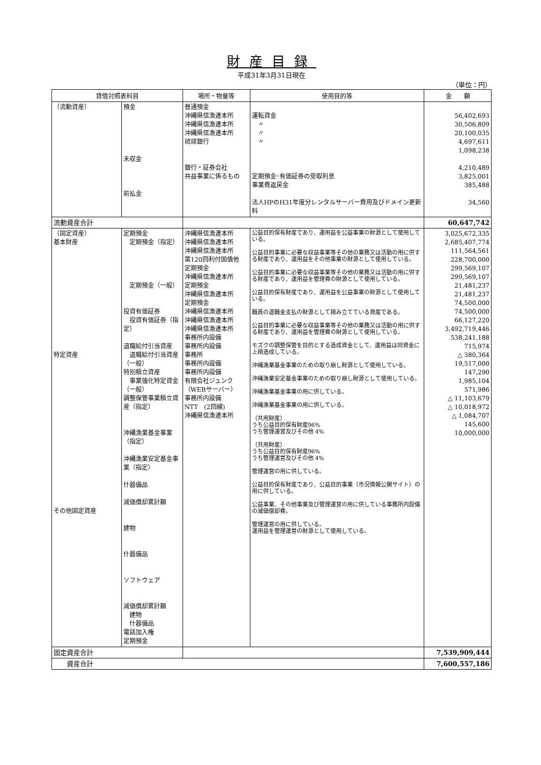財産目録
平成31年3月31日現在
（単位：円）
| 貸借対照表科目 | | 場所・物量等 | 使用目的等 | 金 額 |
| --- | --- | --- | --- | --- |
| （流動資産） | 預金 未収金 前払金 | 普通預金 沖縄県信漁連本所 沖縄県信漁連本所 沖縄県信漁連本所 琉球銀行 銀行・証券会社 共益事業に係るもの | 運転資金 〃 〃 〃 定期預金･有価証券の受取利息 事業費返戻金 法人HPのH31年度分レンタルサーバー費用及びドメイン更新料 | 56,402,693 30,506,809 20,100,035 4,697,611 1,098,238 4,210,489 3,825,001 385,488 34,560 |
| 流動資産合計 | | | | 60,647,742 |
| （固定資産） 基本財産 特定資産 その他固定資産 | 定期預金 定期預金（指定） 定期預金（一般） 投資有価証券 投資有価証券（指定） 退職給付引当資産 退職給付引当資産（一般） 特別積立資産 事業強化特定資金（一般） 調整保管事業積立資産（指定） 沖縄漁業基金事業（指定） 沖縄漁業安定基金事業（指定） 什器備品 減価償却累計額 建物 什器備品 ソフトウェア 減価償却累計額 建物 什器備品 電話加入権 定期預金 | 沖縄県信漁連本所 沖縄県信漁連本所 沖縄県信漁連本所 第120回利付国債他 定期預金 沖縄県信漁連本所 定期預金 沖縄県信漁連本所 定期預金 沖縄県信漁連本所 沖縄県信漁連本所 沖縄県信漁連本所 事務所内設備 事務所内設備 事務所 事務所内設備 事務所内設備 有限会社ジュンク（WEBサーバー） 事務所内設備 NTT (2回線) 沖縄県信漁連本所 | 公益目的保有財産であり、運用益を公益事業の財源として使用している。 公益目的事業に必要な収益事業等その他の業務又は活動の用に供する財産であり、運用益をその他事業の財源として使用している。 公益目的事業に必要な収益事業等その他の業務又は活動の用に供する財産であり、運用益を管理費の財源として使用している。 公益目的保有財産であり、運用益を公益事業の財源として使用している。 職員の退職金支払の財源として積み立てている資産である。 公益目的事業に必要な収益事業等その他の業務又は活動の用に供する財産であり、運用益を管理費の財源として使用している。 モズクの調整保管を目的とする造成資金として、運用益は同資金に上積造成している。 沖縄漁業基金事業のための取り崩し財源として使用している。 沖縄漁業安定基金事業のための取り崩し財源として使用している。 沖縄漁業基金事業の用に供している。 沖縄漁業基金事業の用に供している。 （共用財産） うち公益目的保有財産96% うち管理運営及びその他 4% （共用財産） うち公益目的保有財産96% うち管理運営及びその他 4% 管理運営の用に供している。 公益目的保有財産であり、公益目的事業（市況情報公開サイト）の用に供している。 公益事業、その他事業及び管理運営の用に供している事務所内設備の減価償却費。 管理運営の用に供している。 運用益を管理運営の財源として使用している。 | 3,025,672,335 2,685,407,774 111,564,561 228,700,000 299,569,107 299,569,107 21,481,237 21,481,237 74,500,000 74,500,000 66,127,220 3,492,719,446 538,241,188 715,974 △ 380,364 19,517,000 147,290 1,985,104 571,986 △ 11,103,679 △ 10,018,972 △ 1,084,707 145,600 10,000,000 |
| 固定資産合計 | | | | 7,539,909,444 |
| 資産合計 | | | | 7,600,557,186 |